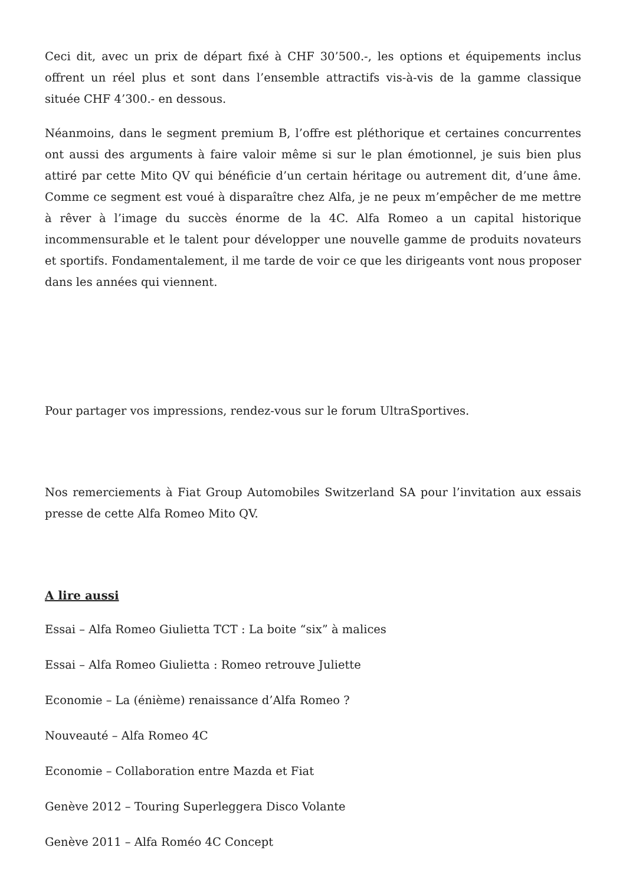Ceci dit, avec un prix de départ fixé à CHF 30’500.-, les options et équipements inclus offrent un réel plus et sont dans l’ensemble attractifs vis-à-vis de la gamme classique située CHF 4’300.- en dessous.
Néanmoins, dans le segment premium B, l’offre est pléthorique et certaines concurrentes ont aussi des arguments à faire valoir même si sur le plan émotionnel, je suis bien plus attiré par cette Mito QV qui bénéficie d’un certain héritage ou autrement dit, d’une âme. Comme ce segment est voué à disparaître chez Alfa, je ne peux m’empêcher de me mettre à rêver à l’image du succès énorme de la 4C. Alfa Romeo a un capital historique incommensurable et le talent pour développer une nouvelle gamme de produits novateurs et sportifs. Fondamentalement, il me tarde de voir ce que les dirigeants vont nous proposer dans les années qui viennent.
Pour partager vos impressions, rendez-vous sur le forum UltraSportives.
Nos remerciements à Fiat Group Automobiles Switzerland SA pour l’invitation aux essais presse de cette Alfa Romeo Mito QV.
A lire aussi
Essai – Alfa Romeo Giulietta TCT : La boite “six” à malices
Essai – Alfa Romeo Giulietta : Romeo retrouve Juliette
Economie – La (énième) renaissance d’Alfa Romeo ?
Nouveauté – Alfa Romeo 4C
Economie – Collaboration entre Mazda et Fiat
Genève 2012 – Touring Superleggera Disco Volante
Genève 2011 – Alfa Roméo 4C Concept